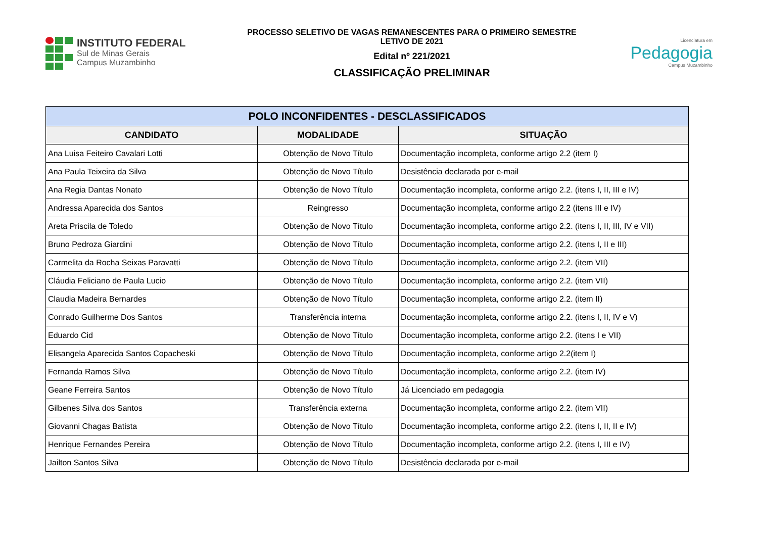INSTITUTO FEDERAL
Sul de Minas Gerais
Campus Muzambinho
PROCESSO SELETIVO DE VAGAS REMANESCENTES PARA O PRIMEIRO SEMESTRE
LETIVO DE 2021
Edital nº 221/2021
CLASSIFICAÇÃO PRELIMINAR
Licenciatura em
Pedagogia
Campus Muzambinho
| POLO INCONFIDENTES - DESCLASSIFICADOS | | |
| --- | --- | --- |
| CANDIDATO | MODALIDADE | SITUAÇÃO |
| Ana Luisa Feiteiro Cavalari Lotti | Obtenção de Novo Título | Documentação incompleta, conforme artigo 2.2 (item I) |
| Ana Paula Teixeira da Silva | Obtenção de Novo Título | Desistência declarada por e-mail |
| Ana Regia Dantas Nonato | Obtenção de Novo Título | Documentação incompleta, conforme artigo 2.2. (itens I, II, III e IV) |
| Andressa Aparecida dos Santos | Reingresso | Documentação incompleta, conforme artigo 2.2 (itens III e IV) |
| Areta Priscila de Toledo | Obtenção de Novo Título | Documentação incompleta, conforme artigo 2.2. (itens I, II, III, IV e VII) |
| Bruno Pedroza Giardini | Obtenção de Novo Título | Documentação incompleta, conforme artigo 2.2. (itens I, II e III) |
| Carmelita da Rocha Seixas Paravatti | Obtenção de Novo Título | Documentação incompleta, conforme artigo 2.2. (item VII) |
| Cláudia Feliciano de Paula Lucio | Obtenção de Novo Título | Documentação incompleta, conforme artigo 2.2. (item VII) |
| Claudia Madeira Bernardes | Obtenção de Novo Título | Documentação incompleta, conforme artigo 2.2. (item II) |
| Conrado Guilherme Dos Santos | Transferência interna | Documentação incompleta, conforme artigo 2.2. (itens I, II, IV e V) |
| Eduardo Cid | Obtenção de Novo Título | Documentação incompleta, conforme artigo 2.2. (itens I e VII) |
| Elisangela Aparecida Santos Copacheski | Obtenção de Novo Título | Documentação incompleta, conforme artigo 2.2(item I) |
| Fernanda Ramos Silva | Obtenção de Novo Título | Documentação incompleta, conforme artigo 2.2. (item IV) |
| Geane Ferreira Santos | Obtenção de Novo Título | Já Licenciado em pedagogia |
| Gilbenes Silva dos Santos | Transferência externa | Documentação incompleta, conforme artigo 2.2. (item VII) |
| Giovanni Chagas Batista | Obtenção de Novo Título | Documentação incompleta, conforme artigo 2.2. (itens I, II, II e IV) |
| Henrique Fernandes Pereira | Obtenção de Novo Título | Documentação incompleta, conforme artigo 2.2. (itens I, III e IV) |
| Jailton Santos Silva | Obtenção de Novo Título | Desistência declarada por e-mail |